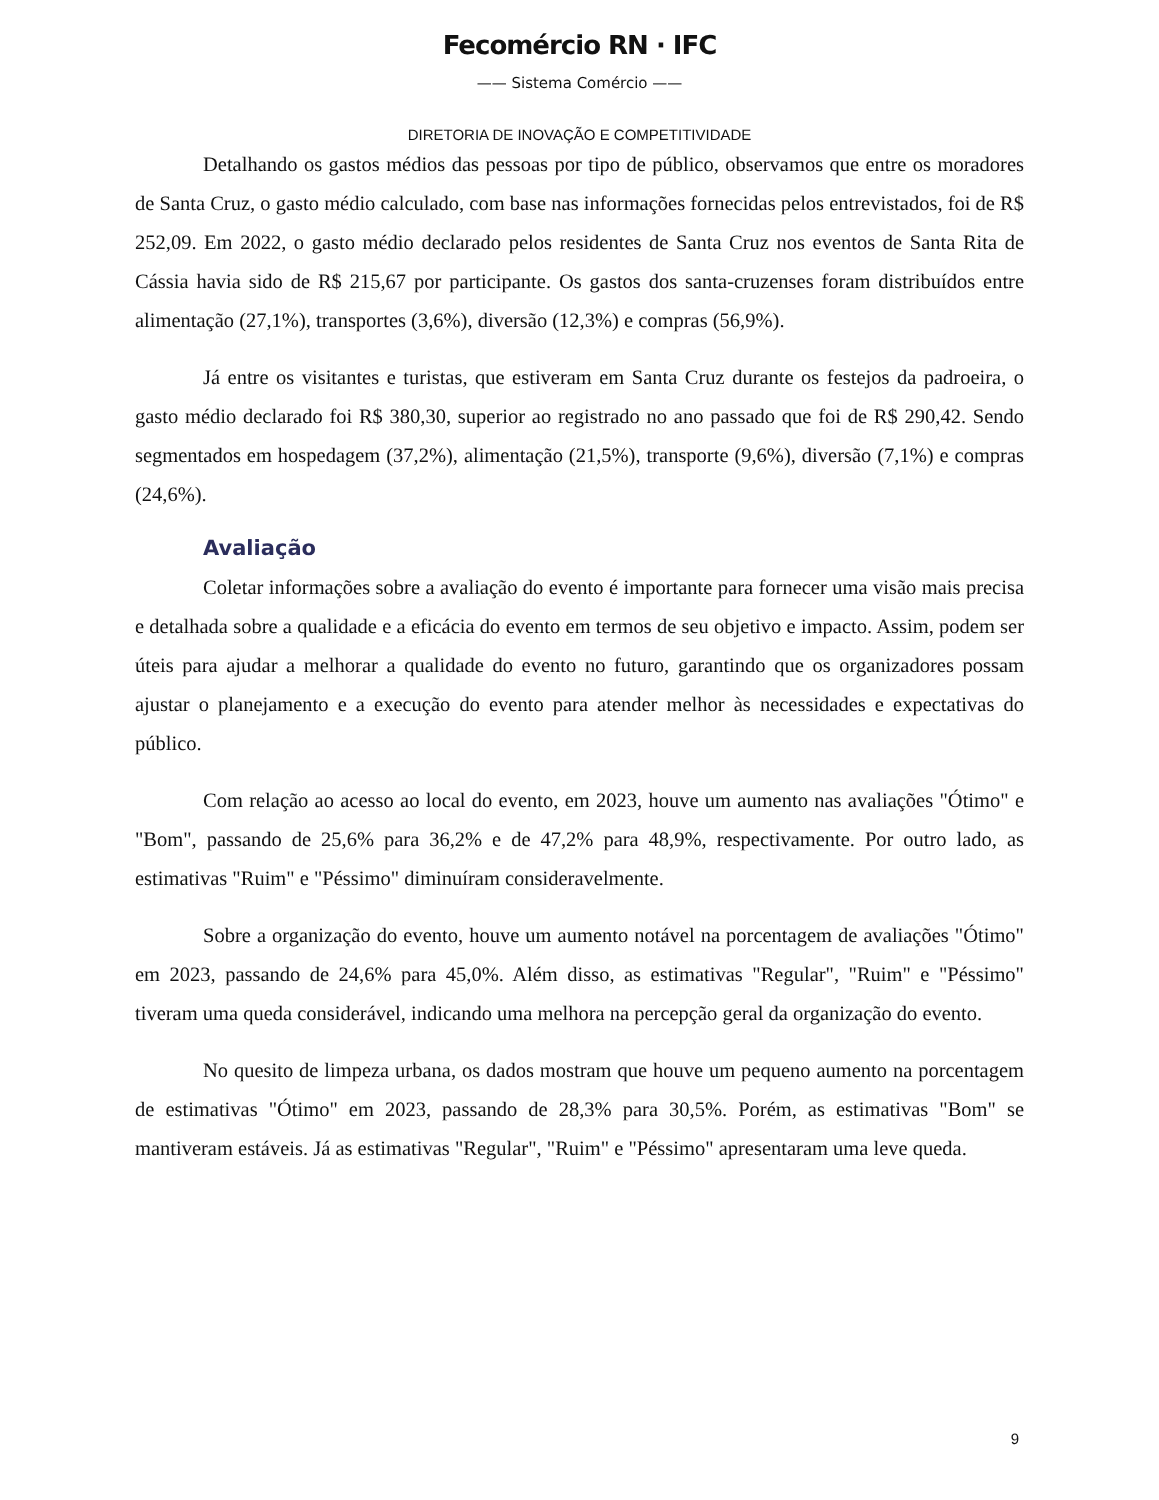Fecomércio RN · IFC
—— Sistema Comércio ——
DIRETORIA DE INOVAÇÃO E COMPETITIVIDADE
Detalhando os gastos médios das pessoas por tipo de público, observamos que entre os moradores de Santa Cruz, o gasto médio calculado, com base nas informações fornecidas pelos entrevistados, foi de R$ 252,09. Em 2022, o gasto médio declarado pelos residentes de Santa Cruz nos eventos de Santa Rita de Cássia havia sido de R$ 215,67 por participante. Os gastos dos santa-cruzenses foram distribuídos entre alimentação (27,1%), transportes (3,6%), diversão (12,3%) e compras (56,9%).
Já entre os visitantes e turistas, que estiveram em Santa Cruz durante os festejos da padroeira, o gasto médio declarado foi R$ 380,30, superior ao registrado no ano passado que foi de R$ 290,42. Sendo segmentados em hospedagem (37,2%), alimentação (21,5%), transporte (9,6%), diversão (7,1%) e compras (24,6%).
Avaliação
Coletar informações sobre a avaliação do evento é importante para fornecer uma visão mais precisa e detalhada sobre a qualidade e a eficácia do evento em termos de seu objetivo e impacto. Assim, podem ser úteis para ajudar a melhorar a qualidade do evento no futuro, garantindo que os organizadores possam ajustar o planejamento e a execução do evento para atender melhor às necessidades e expectativas do público.
Com relação ao acesso ao local do evento, em 2023, houve um aumento nas avaliações "Ótimo" e "Bom", passando de 25,6% para 36,2% e de 47,2% para 48,9%, respectivamente. Por outro lado, as estimativas "Ruim" e "Péssimo" diminuíram consideravelmente.
Sobre a organização do evento, houve um aumento notável na porcentagem de avaliações "Ótimo" em 2023, passando de 24,6% para 45,0%. Além disso, as estimativas "Regular", "Ruim" e "Péssimo" tiveram uma queda considerável, indicando uma melhora na percepção geral da organização do evento.
No quesito de limpeza urbana, os dados mostram que houve um pequeno aumento na porcentagem de estimativas "Ótimo" em 2023, passando de 28,3% para 30,5%. Porém, as estimativas "Bom" se mantiveram estáveis. Já as estimativas "Regular", "Ruim" e "Péssimo" apresentaram uma leve queda.
9